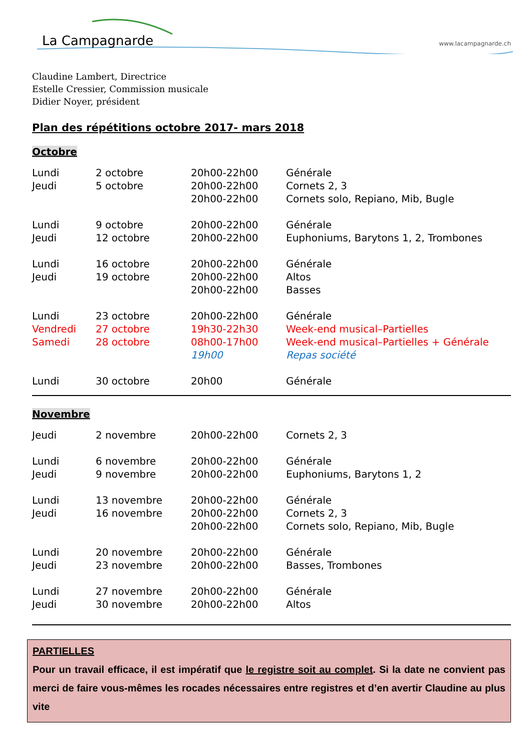La Campagnarde www.lacampagnarde.ch
Claudine Lambert, Directrice
Estelle Cressier, Commission musicale
Didier Noyer, président
Plan des répétitions octobre 2017- mars 2018
Octobre
| Lundi | 2 octobre | 20h00-22h00 | Générale |
| Jeudi | 5 octobre | 20h00-22h00 | Cornets 2, 3 |
| | | 20h00-22h00 | Cornets solo, Repiano, Mib, Bugle |
| Lundi | 9 octobre | 20h00-22h00 | Générale |
| Jeudi | 12 octobre | 20h00-22h00 | Euphoniums, Barytons 1, 2, Trombones |
| Lundi | 16 octobre | 20h00-22h00 | Générale |
| Jeudi | 19 octobre | 20h00-22h00 | Altos |
| | | 20h00-22h00 | Basses |
| Lundi | 23 octobre | 20h00-22h00 | Générale |
| Vendredi | 27 octobre | 19h30-22h30 | Week-end musical–Partielles |
| Samedi | 28 octobre | 08h00-17h00 | Week-end musical–Partielles + Générale |
| | | 19h00 | Repas société |
| Lundi | 30 octobre | 20h00 | Générale |
Novembre
| Jeudi | 2 novembre | 20h00-22h00 | Cornets 2, 3 |
| Lundi | 6 novembre | 20h00-22h00 | Générale |
| Jeudi | 9 novembre | 20h00-22h00 | Euphoniums, Barytons 1, 2 |
| Lundi | 13 novembre | 20h00-22h00 | Générale |
| Jeudi | 16 novembre | 20h00-22h00 | Cornets 2, 3 |
| | | 20h00-22h00 | Cornets solo, Repiano, Mib, Bugle |
| Lundi | 20 novembre | 20h00-22h00 | Générale |
| Jeudi | 23 novembre | 20h00-22h00 | Basses, Trombones |
| Lundi | 27 novembre | 20h00-22h00 | Générale |
| Jeudi | 30 novembre | 20h00-22h00 | Altos |
PARTIELLES
Pour un travail efficace, il est impératif que le registre soit au complet. Si la date ne convient pas merci de faire vous-mêmes les rocades nécessaires entre registres et d’en avertir Claudine au plus vite